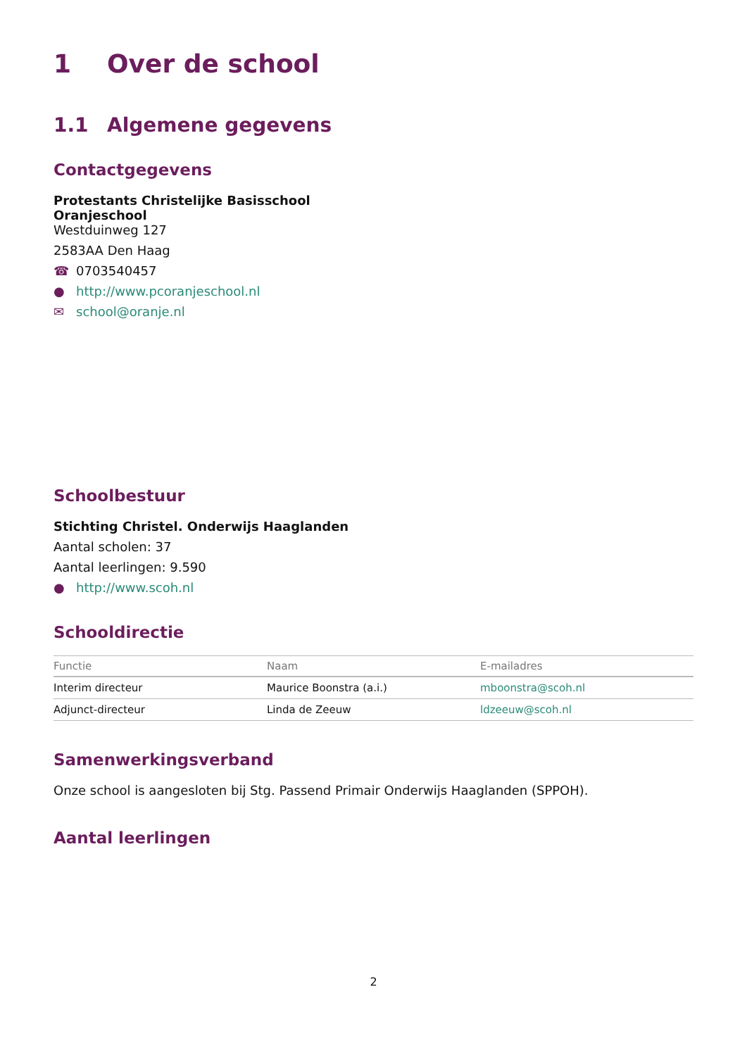1 Over de school
1.1 Algemene gegevens
Contactgegevens
Protestants Christelijke Basisschool
Oranjeschool
Westduinweg 127
2583AA Den Haag
☎ 0703540457
● http://www.pcoranjeschool.nl
✉ school@oranje.nl
Schoolbestuur
Stichting Christel. Onderwijs Haaglanden
Aantal scholen: 37
Aantal leerlingen: 9.590
● http://www.scoh.nl
Schooldirectie
| Functie | Naam | E-mailadres |
| --- | --- | --- |
| Interim directeur | Maurice Boonstra (a.i.) | mboonstra@scoh.nl |
| Adjunct-directeur | Linda de Zeeuw | ldzeeuw@scoh.nl |
Samenwerkingsverband
Onze school is aangesloten bij Stg. Passend Primair Onderwijs Haaglanden (SPPOH).
Aantal leerlingen
2